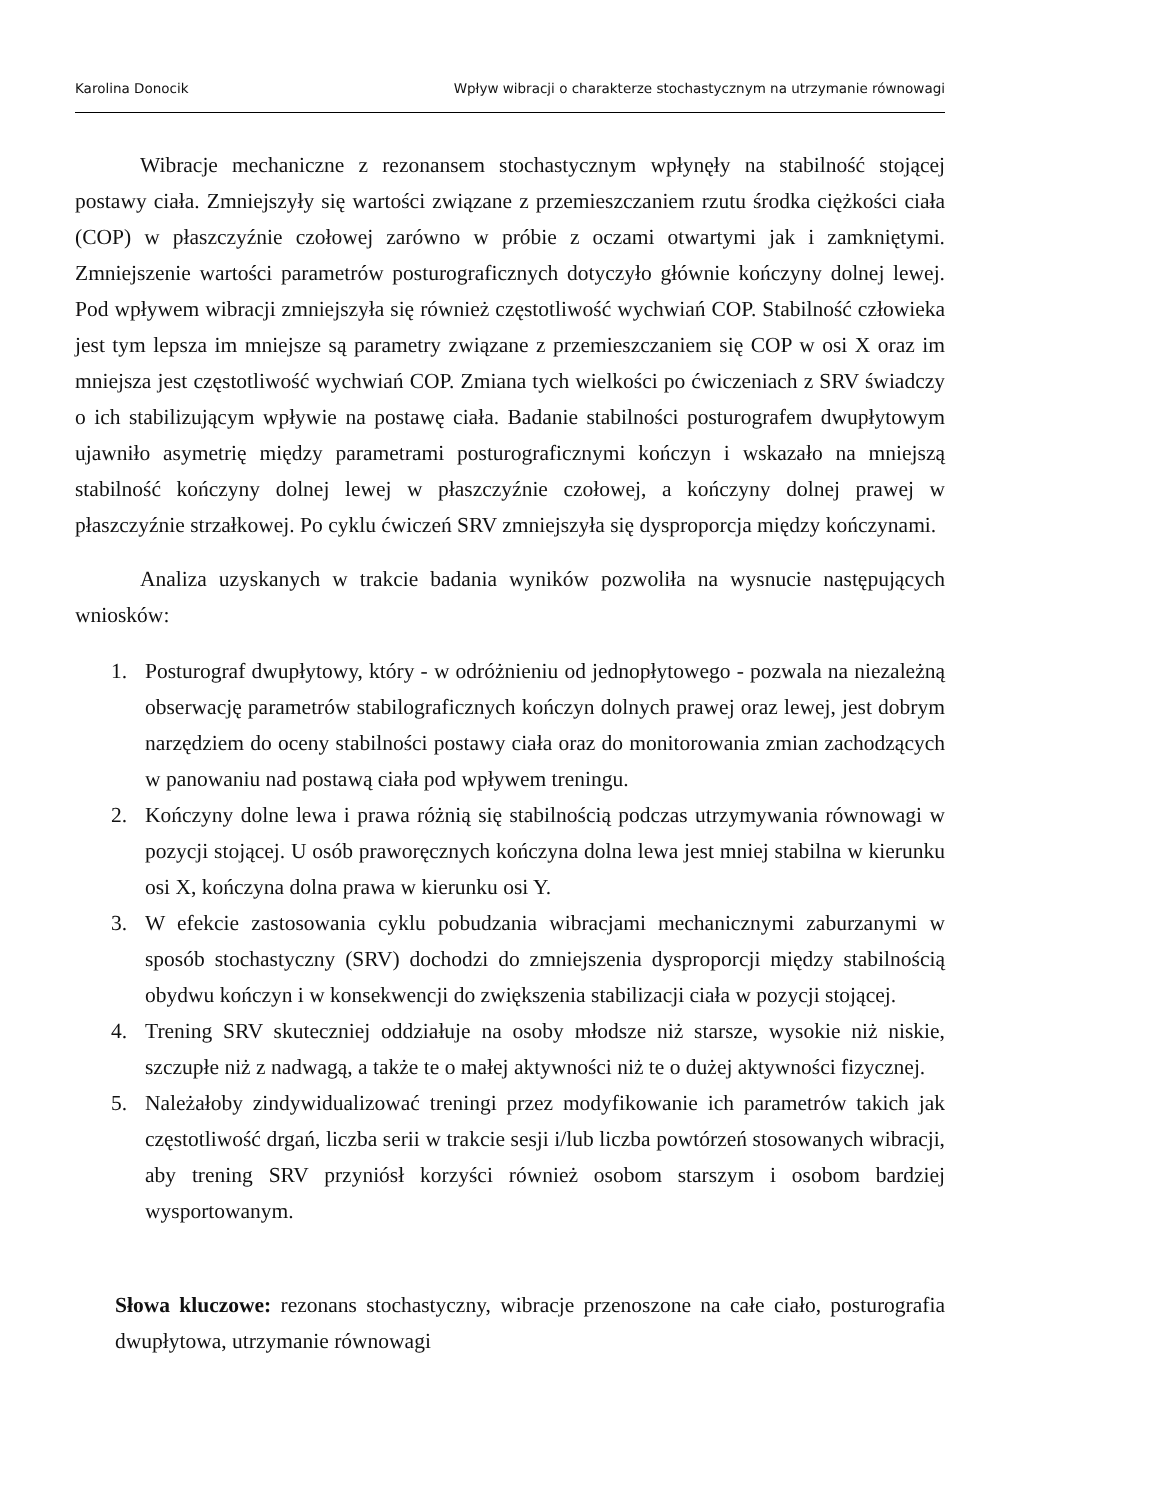Karolina Donocik Wpływ wibracji o charakterze stochastycznym na utrzymanie równowagi
Wibracje mechaniczne z rezonansem stochastycznym wpłynęły na stabilność stojącej postawy ciała. Zmniejszyły się wartości związane z przemieszczaniem rzutu środka ciężkości ciała (COP) w płaszczyźnie czołowej zarówno w próbie z oczami otwartymi jak i zamkniętymi. Zmniejszenie wartości parametrów posturograficznych dotyczyło głównie kończyny dolnej lewej. Pod wpływem wibracji zmniejszyła się również częstotliwość wychwiań COP. Stabilność człowieka jest tym lepsza im mniejsze są parametry związane z przemieszczaniem się COP w osi X oraz im mniejsza jest częstotliwość wychwiań COP. Zmiana tych wielkości po ćwiczeniach z SRV świadczy o ich stabilizującym wpływie na postawę ciała. Badanie stabilności posturografem dwupłytowym ujawniło asymetrię między parametrami posturograficznymi kończyn i wskazało na mniejszą stabilność kończyny dolnej lewej w płaszczyźnie czołowej, a kończyny dolnej prawej w płaszczyźnie strzałkowej. Po cyklu ćwiczeń SRV zmniejszyła się dysproporcja między kończynami.
Analiza uzyskanych w trakcie badania wyników pozwoliła na wysnucie następujących wniosków:
1. Posturograf dwupłytowy, który - w odróżnieniu od jednopłytowego - pozwala na niezależną obserwację parametrów stabilograficznych kończyn dolnych prawej oraz lewej, jest dobrym narzędziem do oceny stabilności postawy ciała oraz do monitorowania zmian zachodzących w panowaniu nad postawą ciała pod wpływem treningu.
2. Kończyny dolne lewa i prawa różnią się stabilnością podczas utrzymywania równowagi w pozycji stojącej. U osób praworęcznych kończyna dolna lewa jest mniej stabilna w kierunku osi X, kończyna dolna prawa w kierunku osi Y.
3. W efekcie zastosowania cyklu pobudzania wibracjami mechanicznymi zaburzanymi w sposób stochastyczny (SRV) dochodzi do zmniejszenia dysproporcji między stabilnością obydwu kończyn i w konsekwencji do zwiększenia stabilizacji ciała w pozycji stojącej.
4. Trening SRV skuteczniej oddziałuje na osoby młodsze niż starsze, wysokie niż niskie, szczupłe niż z nadwagą, a także te o małej aktywności niż te o dużej aktywności fizycznej.
5. Należałoby zindywidualizować treningi przez modyfikowanie ich parametrów takich jak częstotliwość drgań, liczba serii w trakcie sesji i/lub liczba powtórzeń stosowanych wibracji, aby trening SRV przyniósł korzyści również osobom starszym i osobom bardziej wysportowanym.
Słowa kluczowe: rezonans stochastyczny, wibracje przenoszone na całe ciało, posturografia dwupłytowa, utrzymanie równowagi